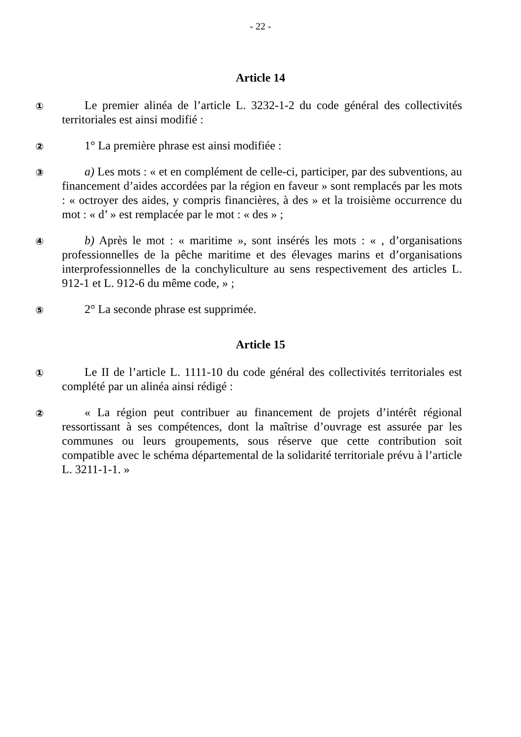- 22 -
Article 14
①
Le premier alinéa de l’article L. 3232-1-2 du code général des collectivités territoriales est ainsi modifié :
②
1° La première phrase est ainsi modifiée :
③
a) Les mots : « et en complément de celle-ci, participer, par des subventions, au financement d’aides accordées par la région en faveur » sont remplacés par les mots : « octroyer des aides, y compris financières, à des » et la troisième occurrence du mot : « d’ » est remplacée par le mot : « des » ;
④
b) Après le mot : « maritime », sont insérés les mots : « , d’organisations professionnelles de la pêche maritime et des élevages marins et d’organisations interprofessionnelles de la conchyliculture au sens respectivement des articles L. 912-1 et L. 912-6 du même code, » ;
⑤
2° La seconde phrase est supprimée.
Article 15
①
Le II de l’article L. 1111-10 du code général des collectivités territoriales est complété par un alinéa ainsi rédigé :
②
« La région peut contribuer au financement de projets d’intérêt régional ressortissant à ses compétences, dont la maîtrise d’ouvrage est assurée par les communes ou leurs groupements, sous réserve que cette contribution soit compatible avec le schéma départemental de la solidarité territoriale prévu à l’article L. 3211-1-1. »